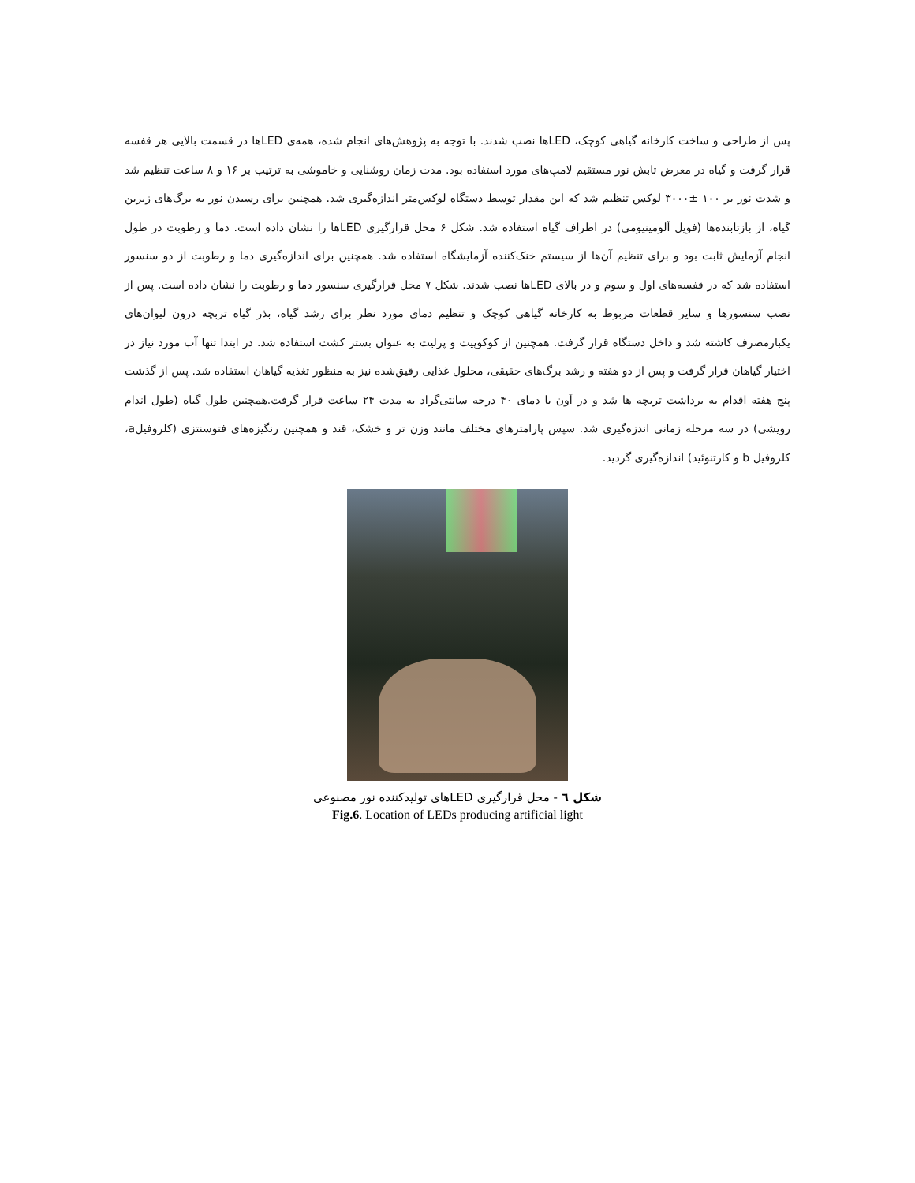پس از طراحی و ساخت کارخانه گیاهی کوچک، LEDها نصب شدند. با توجه به پژوهش‌های انجام شده، همه‌ی LEDها در قسمت بالایی هر قفسه قرار گرفت و گیاه در معرض تابش نور مستقیم لامپ‌های مورد استفاده بود. مدت زمان روشنایی و خاموشی به ترتیب بر ۱۶ و ۸ ساعت تنظیم شد و شدت نور بر ۱۰۰ ±۳۰۰۰ لوکس تنظیم شد که این مقدار توسط دستگاه لوکس‌متر اندازه‌گیری شد. همچنین برای رسیدن نور به برگ‌های زیرین گیاه، از بازتابنده‌ها (فویل آلومینیومی) در اطراف گیاه استفاده شد. شکل ۶ محل قرارگیری LEDها را نشان داده است. دما و رطوبت در طول انجام آزمایش ثابت بود و برای تنظیم آن‌ها از سیستم خنک‌کننده آزمایشگاه استفاده شد. همچنین برای اندازه‌گیری دما و رطوبت از دو سنسور استفاده شد که در قفسه‌های اول و سوم و در بالای LEDها نصب شدند. شکل ۷ محل قرارگیری سنسور دما و رطوبت را نشان داده است. پس از نصب سنسورها و سایر قطعات مربوط به کارخانه گیاهی کوچک و تنظیم دمای مورد نظر برای رشد گیاه، بذر گیاه تربچه درون لیوان‌های یکبارمصرف کاشته شد و داخل دستگاه قرار گرفت. همچنین از کوکوپیت و پرلیت به عنوان بستر کشت استفاده شد. در ابتدا تنها آب مورد نیاز در اختیار گیاهان قرار گرفت و پس از دو هفته و رشد برگ‌های حقیقی، محلول غذایی رقیق‌شده نیز به منظور تغذیه گیاهان استفاده شد. پس از گذشت پنج هفته اقدام به برداشت تربچه ها شد و در آون با دمای ۴۰ درجه سانتی‌گراد به مدت ۲۴ ساعت قرار گرفت.همچنین طول گیاه (طول اندام رویشی) در سه مرحله زمانی اندزه‌گیری شد. سپس پارامترهای مختلف مانند وزن تر و خشک، قند و همچنین رنگیزه‌های فتوسنتزی (کلروفیلa، کلروفیل b و کارتنوئید) اندازه‌گیری گردید.
شکل ٦ - محل قرارگیری LEDهای تولیدکننده نور مصنوعی
Fig.6. Location of LEDs producing artificial light